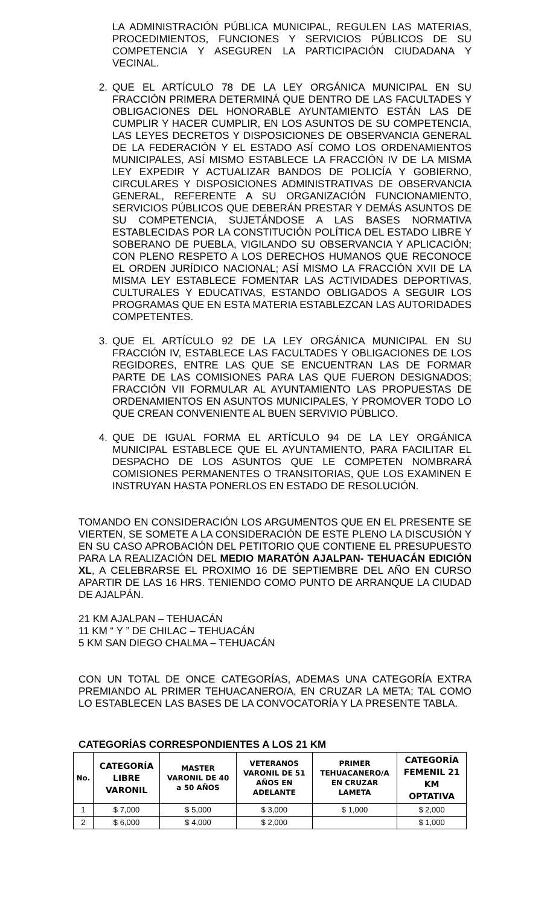LA ADMINISTRACIÓN PÚBLICA MUNICIPAL, REGULEN LAS MATERIAS, PROCEDIMIENTOS, FUNCIONES Y SERVICIOS PÚBLICOS DE SU COMPETENCIA Y ASEGUREN LA PARTICIPACIÓN CIUDADANA Y VECINAL.
2. QUE EL ARTÍCULO 78 DE LA LEY ORGÁNICA MUNICIPAL EN SU FRACCIÓN PRIMERA DETERMINÁ QUE DENTRO DE LAS FACULTADES Y OBLIGACIONES DEL HONORABLE AYUNTAMIENTO ESTÁN LAS DE CUMPLIR Y HACER CUMPLIR, EN LOS ASUNTOS DE SU COMPETENCIA, LAS LEYES DECRETOS Y DISPOSICIONES DE OBSERVANCIA GENERAL DE LA FEDERACIÓN Y EL ESTADO ASÍ COMO LOS ORDENAMIENTOS MUNICIPALES, ASÍ MISMO ESTABLECE LA FRACCIÓN IV DE LA MISMA LEY EXPEDIR Y ACTUALIZAR BANDOS DE POLICÍA Y GOBIERNO, CIRCULARES Y DISPOSICIONES ADMINISTRATIVAS DE OBSERVANCIA GENERAL, REFERENTE A SU ORGANIZACIÓN FUNCIONAMIENTO, SERVICIOS PÚBLICOS QUE DEBERÁN PRESTAR Y DEMÁS ASUNTOS DE SU COMPETENCIA, SUJETÁNDOSE A LAS BASES NORMATIVA ESTABLECIDAS POR LA CONSTITUCIÓN POLÍTICA DEL ESTADO LIBRE Y SOBERANO DE PUEBLA, VIGILANDO SU OBSERVANCIA Y APLICACIÓN; CON PLENO RESPETO A LOS DERECHOS HUMANOS QUE RECONOCE EL ORDEN JURÍDICO NACIONAL; ASÍ MISMO LA FRACCIÓN XVII DE LA MISMA LEY ESTABLECE FOMENTAR LAS ACTIVIDADES DEPORTIVAS, CULTURALES Y EDUCATIVAS, ESTANDO OBLIGADOS A SEGUIR LOS PROGRAMAS QUE EN ESTA MATERIA ESTABLEZCAN LAS AUTORIDADES COMPETENTES.
3. QUE EL ARTÍCULO 92 DE LA LEY ORGÁNICA MUNICIPAL EN SU FRACCIÓN IV, ESTABLECE LAS FACULTADES Y OBLIGACIONES DE LOS REGIDORES, ENTRE LAS QUE SE ENCUENTRAN LAS DE FORMAR PARTE DE LAS COMISIONES PARA LAS QUE FUERON DESIGNADOS; FRACCIÓN VII FORMULAR AL AYUNTAMIENTO LAS PROPUESTAS DE ORDENAMIENTOS EN ASUNTOS MUNICIPALES, Y PROMOVER TODO LO QUE CREAN CONVENIENTE AL BUEN SERVIVIO PÚBLICO.
4. QUE DE IGUAL FORMA EL ARTÍCULO 94 DE LA LEY ORGÁNICA MUNICIPAL ESTABLECE QUE EL AYUNTAMIENTO, PARA FACILITAR EL DESPACHO DE LOS ASUNTOS QUE LE COMPETEN NOMBRARÁ COMISIONES PERMANENTES O TRANSITORIAS, QUE LOS EXAMINEN E INSTRUYAN HASTA PONERLOS EN ESTADO DE RESOLUCIÓN.
TOMANDO EN CONSIDERACIÓN LOS ARGUMENTOS QUE EN EL PRESENTE SE VIERTEN, SE SOMETE A LA CONSIDERACIÓN DE ESTE PLENO LA DISCUSIÓN Y EN SU CASO APROBACIÓN DEL PETITORIO QUE CONTIENE EL PRESUPUESTO PARA LA REALIZACIÓN DEL MEDIO MARATÓN AJALPAN- TEHUACÁN EDICIÓN XL, A CELEBRARSE EL PROXIMO 16 DE SEPTIEMBRE DEL AÑO EN CURSO APARTIR DE LAS 16 HRS. TENIENDO COMO PUNTO DE ARRANQUE LA CIUDAD DE AJALPÁN.
21 KM AJALPAN – TEHUACÁN
11 KM “ Y ” DE CHILAC – TEHUACÁN
5 KM SAN DIEGO CHALMA – TEHUACÁN
CON UN TOTAL DE ONCE CATEGORÍAS, ADEMAS UNA CATEGORÍA EXTRA PREMIANDO AL PRIMER TEHUACANERO/A, EN CRUZAR LA META; TAL COMO LO ESTABLECEN LAS BASES DE LA CONVOCATORÍA Y LA PRESENTE TABLA.
CATEGORÍAS CORRESPONDIENTES A LOS 21 KM
| No. | CATEGORÍA LIBRE VARONIL | MASTER VARONIL DE 40 a 50 AÑOS | VETERANOS VARONIL DE 51 AÑOS EN ADELANTE | PRIMER TEHUACANERO/A EN CRUZAR LAMETA | CATEGORÍA FEMENIL 21 KM OPTATIVA |
| --- | --- | --- | --- | --- | --- |
| 1 | $ 7,000 | $ 5,000 | $ 3,000 | $ 1,000 | $ 2,000 |
| 2 | $ 6,000 | $ 4,000 | $ 2,000 | | $ 1,000 |